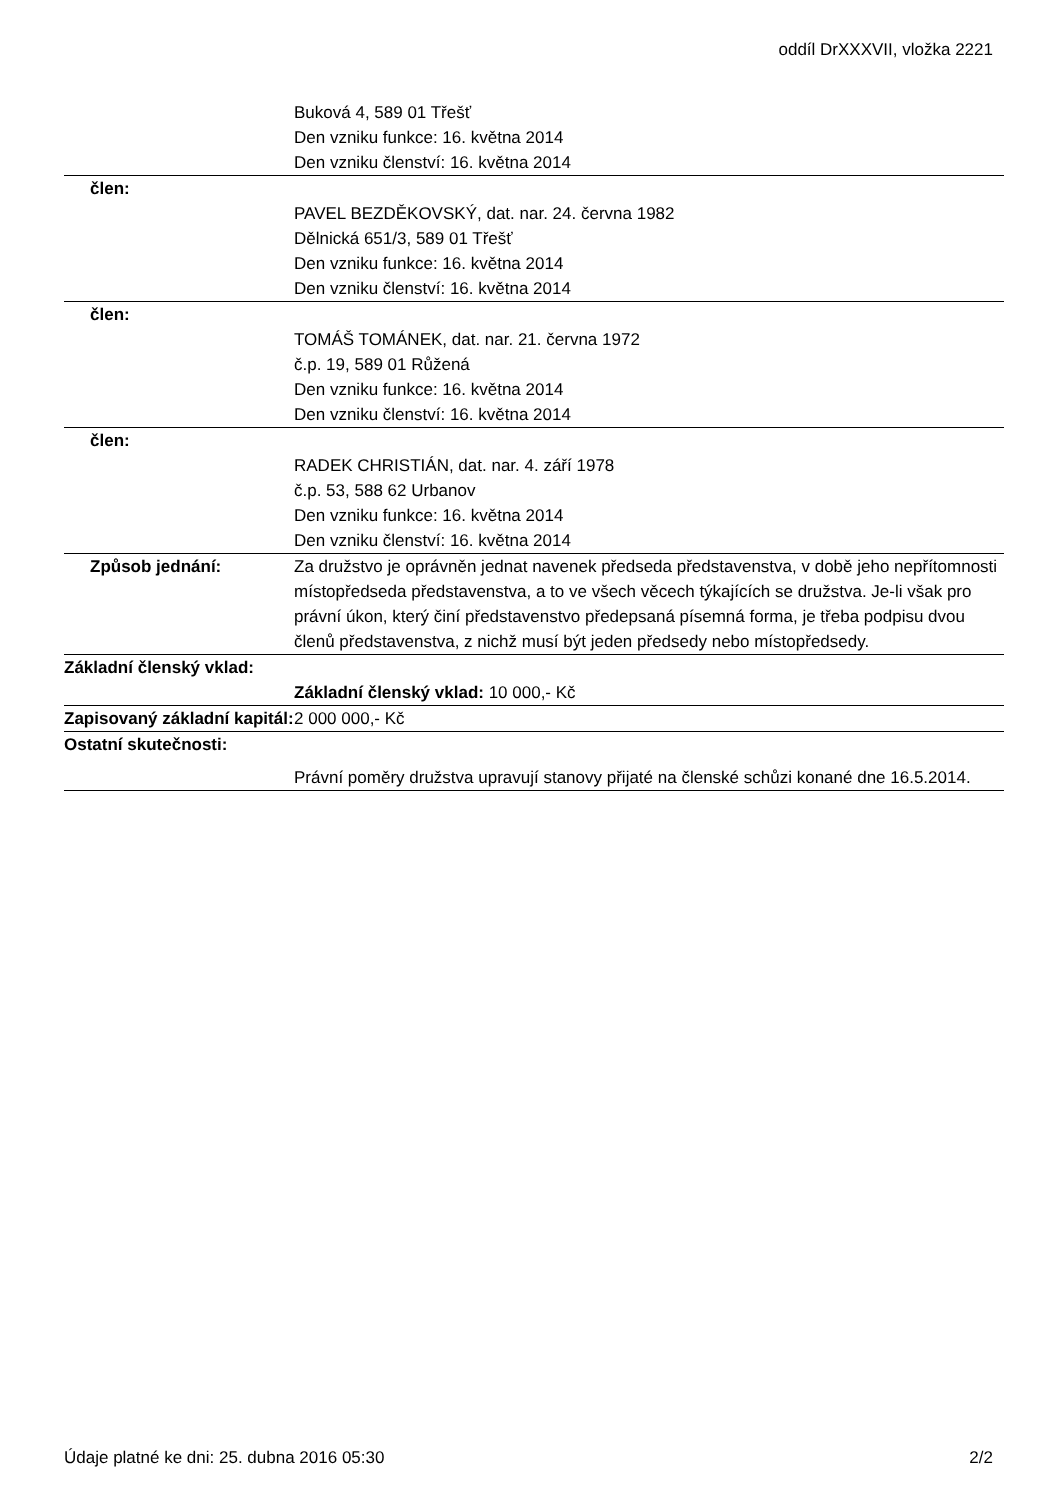oddíl DrXXXVII, vložka 2221
| | Buková 4, 589 01 Třešť Den vzniku funkce: 16. května 2014 Den vzniku členství: 16. května 2014 |
| člen: | |
| | PAVEL BEZDĚKOVSKÝ, dat. nar. 24. června 1982 Dělnická 651/3, 589 01 Třešť Den vzniku funkce: 16. května 2014 Den vzniku členství: 16. května 2014 |
| člen: | |
| | TOMÁŠ TOMÁNEK, dat. nar. 21. června 1972 č.p. 19, 589 01 Růžená Den vzniku funkce: 16. května 2014 Den vzniku členství: 16. května 2014 |
| člen: | |
| | RADEK CHRISTIÁN, dat. nar. 4. září 1978 č.p. 53, 588 62 Urbanov Den vzniku funkce: 16. května 2014 Den vzniku členství: 16. května 2014 |
| Způsob jednání: | Za družstvo je oprávněn jednat navenek předseda představenstva, v době jeho nepřítomnosti místopředseda představenstva, a to ve všech věcech týkajících se družstva. Je-li však pro právní úkon, který činí představenstvo předepsaná písemná forma, je třeba podpisu dvou členů představenstva, z nichž musí být jeden předsedy nebo místopředsedy. |
| Základní členský vklad: | |
| | Základní členský vklad: 10 000,- Kč |
| Zapisovaný základní kapitál: | 2 000 000,- Kč |
| Ostatní skutečnosti: | |
| | Právní poměry družstva upravují stanovy přijaté na členské schůzi konané dne 16.5.2014. |
Údaje platné ke dni: 25. dubna 2016 05:30 2/2